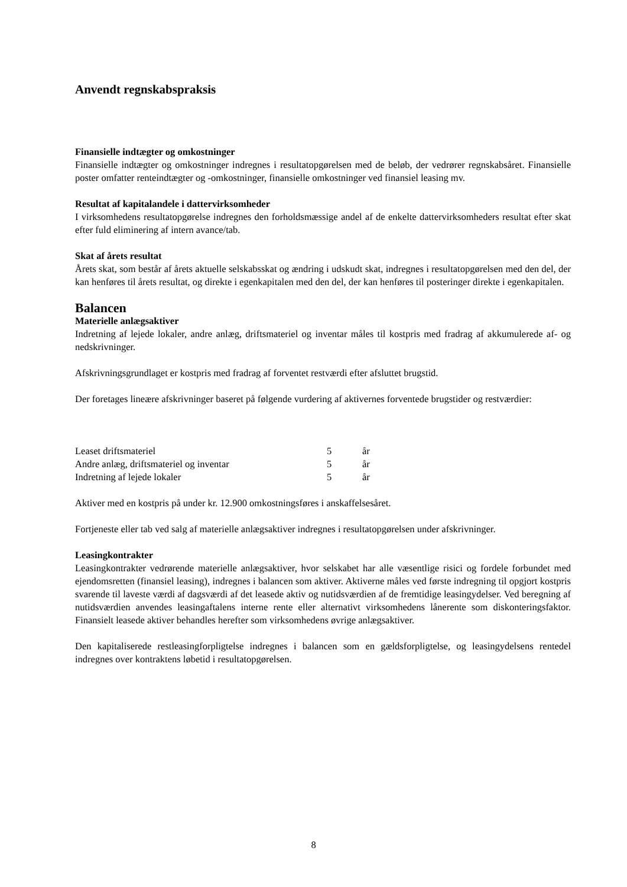Anvendt regnskabspraksis
Finansielle indtægter og omkostninger
Finansielle indtægter og omkostninger indregnes i resultatopgørelsen med de beløb, der vedrører regnskabsåret. Finansielle poster omfatter renteindtægter og -omkostninger, finansielle omkostninger ved finansiel leasing mv.
Resultat af kapitalandele i dattervirksomheder
I virksomhedens resultatopgørelse indregnes den forholdsmæssige andel af de enkelte dattervirksomheders resultat efter skat efter fuld eliminering af intern avance/tab.
Skat af årets resultat
Årets skat, som består af årets aktuelle selskabsskat og ændring i udskudt skat, indregnes i resultatopgørelsen med den del, der kan henføres til årets resultat, og direkte i egenkapitalen med den del, der kan henføres til posteringer direkte i egenkapitalen.
Balancen
Materielle anlægsaktiver
Indretning af lejede lokaler, andre anlæg, driftsmateriel og inventar måles til kostpris med fradrag af akkumulerede af- og nedskrivninger.
Afskrivningsgrundlaget er kostpris med fradrag af forventet restværdi efter afsluttet brugstid.
Der foretages lineære afskrivninger baseret på følgende vurdering af aktivernes forventede brugstider og restværdier:
| Leaset driftsmateriel | 5 | år |
| Andre anlæg, driftsmateriel og inventar | 5 | år |
| Indretning af lejede lokaler | 5 | år |
Aktiver med en kostpris på under kr. 12.900 omkostningsføres i anskaffelsesåret.
Fortjeneste eller tab ved salg af materielle anlægsaktiver indregnes i resultatopgørelsen under afskrivninger.
Leasingkontrakter
Leasingkontrakter vedrørende materielle anlægsaktiver, hvor selskabet har alle væsentlige risici og fordele forbundet med ejendomsretten (finansiel leasing), indregnes i balancen som aktiver. Aktiverne måles ved første indregning til opgjort kostpris svarende til laveste værdi af dagsværdi af det leasede aktiv og nutidsværdien af de fremtidige leasingydelser. Ved beregning af nutidsværdien anvendes leasingaftalens interne rente eller alternativt virksomhedens lånerente som diskonteringsfaktor. Finansielt leasede aktiver behandles herefter som virksomhedens øvrige anlægsaktiver.
Den kapitaliserede restleasingforpligtelse indregnes i balancen som en gældsforpligtelse, og leasingydelsens rentedel indregnes over kontraktens løbetid i resultatopgørelsen.
8